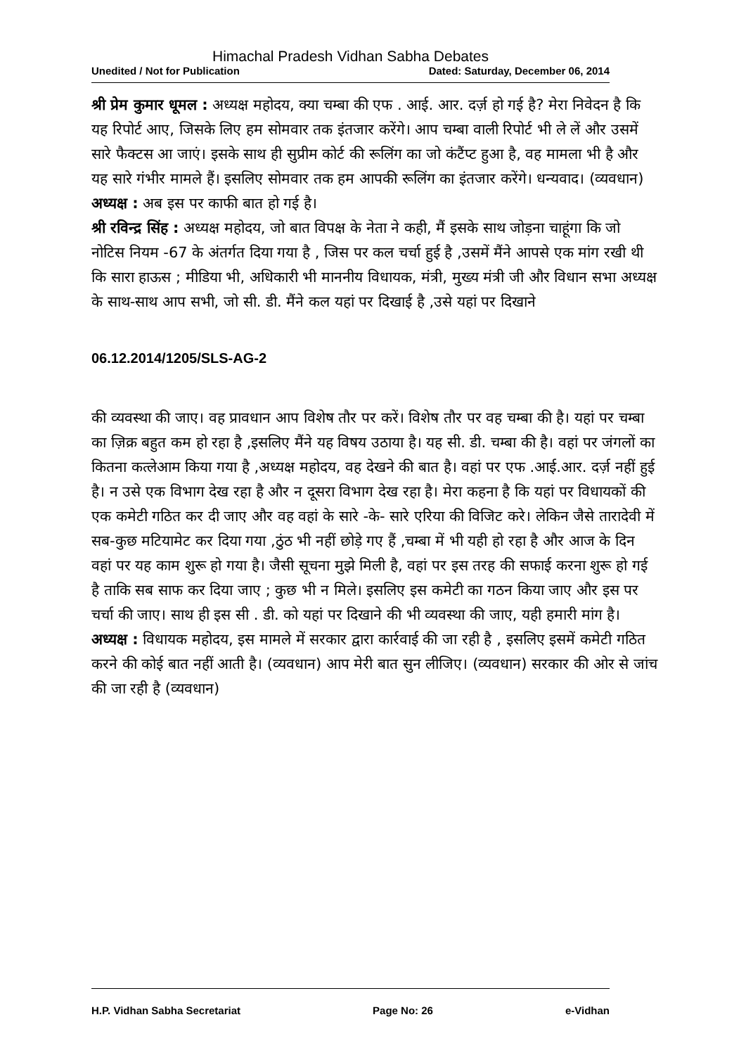Himachal Pradesh Vidhan Sabha Debates
Unedited / Not for Publication Dated: Saturday, December 06, 2014
श्री प्रेम कुमार धूमल : अध्यक्ष महोदय, क्या चम्बा की एफ . आई. आर. दर्ज़ हो गई है? मेरा निवेदन है कि यह रिपोर्ट आए, जिसके लिए हम सोमवार तक इंतजार करेंगे। आप चम्बा वाली रिपोर्ट भी ले लें और उसमें सारे फैक्टस आ जाएं। इसके साथ ही सुप्रीम कोर्ट की रूलिंग का जो कंटैंप्ट हुआ है, वह मामला भी है और यह सारे गंभीर मामले हैं। इसलिए सोमवार तक हम आपकी रूलिंग का इंतजार करेंगे। धन्यवाद। (व्यवधान)
अध्यक्ष : अब इस पर काफी बात हो गई है।
श्री रविन्द्र सिंह : अध्यक्ष महोदय, जो बात विपक्ष के नेता ने कही, मैं इसके साथ जोड़ना चाहूंगा कि जो नोटिस नियम -67 के अंतर्गत दिया गया है , जिस पर कल चर्चा हुई है ,उसमें मैंने आपसे एक मांग रखी थी कि सारा हाऊस ; मीडिया भी, अधिकारी भी माननीय विधायक, मंत्री, मुख्य मंत्री जी और विधान सभा अध्यक्ष के साथ-साथ आप सभी, जो सी. डी. मैंने कल यहां पर दिखाई है ,उसे यहां पर दिखाने
06.12.2014/1205/SLS-AG-2
की व्यवस्था की जाए। वह प्रावधान आप विशेष तौर पर करें। विशेष तौर पर वह चम्बा की है। यहां पर चम्बा का ज़िक्र बहुत कम हो रहा है ,इसलिए मैंने यह विषय उठाया है। यह सी. डी. चम्बा की है। वहां पर जंगलों का कितना कत्लेआम किया गया है ,अध्यक्ष महोदय, वह देखने की बात है। वहां पर एफ .आई.आर. दर्ज़ नहीं हुई है। न उसे एक विभाग देख रहा है और न दूसरा विभाग देख रहा है। मेरा कहना है कि यहां पर विधायकों की एक कमेटी गठित कर दी जाए और वह वहां के सारे -के- सारे एरिया की विजिट करे। लेकिन जैसे तारादेवी में सब-कुछ मटियामेट कर दिया गया ,ठुंठ भी नहीं छोड़े गए हैं ,चम्बा में भी यही हो रहा है और आज के दिन वहां पर यह काम शुरू हो गया है। जैसी सूचना मुझे मिली है, वहां पर इस तरह की सफाई करना शुरू हो गई है ताकि सब साफ कर दिया जाए ; कुछ भी न मिले। इसलिए इस कमेटी का गठन किया जाए और इस पर चर्चा की जाए। साथ ही इस सी . डी. को यहां पर दिखाने की भी व्यवस्था की जाए, यही हमारी मांग है।
अध्यक्ष : विधायक महोदय, इस मामले में सरकार द्वारा कार्रवाई की जा रही है , इसलिए इसमें कमेटी गठित करने की कोई बात नहीं आती है। (व्यवधान) आप मेरी बात सुन लीजिए। (व्यवधान) सरकार की ओर से जांच की जा रही है (व्यवधान)
H.P. Vidhan Sabha Secretariat Page No: 26 e-Vidhan